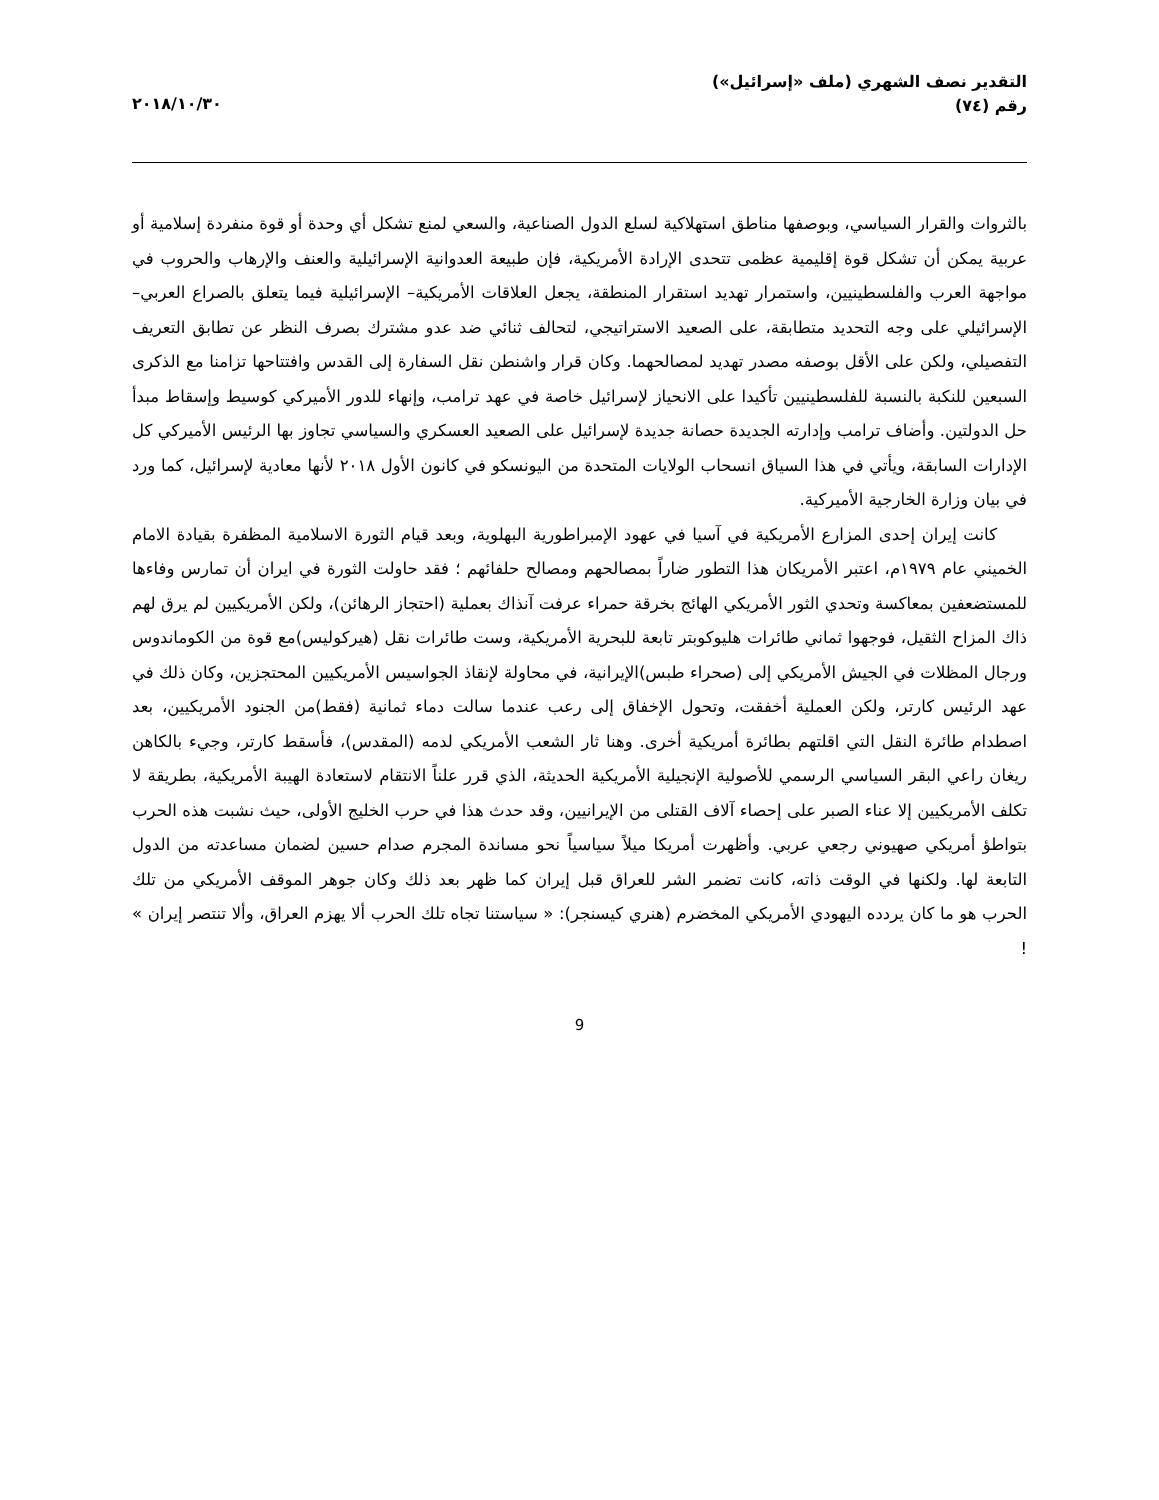التقدير نصف الشهري (ملف «إسرائيل»)
رقم (٧٤)
٢٠١٨/١٠/٣٠
بالثروات والقرار السياسي، وبوصفها مناطق استهلاكية لسلع الدول الصناعية، والسعي لمنع تشكل أي وحدة أو قوة منفردة إسلامية أو عربية يمكن أن تشكل قوة إقليمية عظمى تتحدى الإرادة الأمريكية، فإن طبيعة العدوانية الإسرائيلية والعنف والإرهاب والحروب في مواجهة العرب والفلسطينيين، واستمرار تهديد استقرار المنطقة، يجعل العلاقات الأمريكية– الإسرائيلية فيما يتعلق بالصراع العربي– الإسرائيلي على وجه التحديد متطابقة، على الصعيد الاستراتيجي، لتحالف ثنائي ضد عدو مشترك بصرف النظر عن تطابق التعريف التفصيلي، ولكن على الأقل بوصفه مصدر تهديد لمصالحهما. وكان قرار واشنطن نقل السفارة إلى القدس وافتتاحها تزامنا مع الذكرى السبعين للنكبة بالنسبة للفلسطينيين تأكيدا على الانحياز لإسرائيل خاصة في عهد ترامب، وإنهاء للدور الأميركي كوسيط وإسقاط مبدأ حل الدولتين. وأضاف ترامب وإدارته الجديدة حصانة جديدة لإسرائيل على الصعيد العسكري والسياسي تجاوز بها الرئيس الأميركي كل الإدارات السابقة، ويأتي في هذا السياق انسحاب الولايات المتحدة من اليونسكو في كانون الأول ٢٠١٨ لأنها معادية لإسرائيل، كما ورد في بيان وزارة الخارجية الأميركية.
كانت إيران إحدى المزارع الأمريكية في آسيا في عهود الإمبراطورية البهلوية، وبعد قيام الثورة الاسلامية المظفرة بقيادة الامام الخميني عام ١٩٧٩م، اعتبر الأمريكان هذا التطور ضاراً بمصالحهم ومصالح حلفائهم ؛ فقد حاولت الثورة في ايران أن تمارس وفاءها للمستضعفين بمعاكسة وتحدي الثور الأمريكي الهائج بخرقة حمراء عرفت آنذاك بعملية (احتجاز الرهائن)، ولكن الأمريكيين لم يرق لهم ذاك المزاح الثقيل، فوجهوا ثماني طائرات هليوكوبتر تابعة للبحرية الأمريكية، وست طائرات نقل (هيركوليس)مع قوة من الكوماندوس ورجال المظلات في الجيش الأمريكي إلى (صحراء طبس)الإيرانية، في محاولة لإنقاذ الجواسيس الأمريكيين المحتجزين، وكان ذلك في عهد الرئيس كارتر، ولكن العملية أخفقت، وتحول الإخفاق إلى رعب عندما سالت دماء ثمانية (فقط)من الجنود الأمريكيين، بعد اصطدام طائرة النقل التي اقلتهم بطائرة أمريكية أخرى. وهنا ثار الشعب الأمريكي لدمه (المقدس)، فأسقط كارتر، وجيء بالكاهن ريغان راعي البقر السياسي الرسمي للأصولية الإنجيلية الأمريكية الحديثة، الذي قرر علناً الانتقام لاستعادة الهيبة الأمريكية، بطريقة لا تكلف الأمريكيين إلا عناء الصبر على إحصاء آلاف القتلى من الإيرانيين، وقد حدث هذا في حرب الخليج الأولى، حيث نشبت هذه الحرب بتواطؤ أمريكي صهيوني رجعي عربي. وأظهرت أمريكا ميلاً سياسياً نحو مساندة المجرم صدام حسين لضمان مساعدته من الدول التابعة لها. ولكنها في الوقت ذاته، كانت تضمر الشر للعراق قبل إيران كما ظهر بعد ذلك وكان جوهر الموقف الأمريكي من تلك الحرب هو ما كان يردده اليهودي الأمريكي المخضرم (هنري كيسنجر): « سياستنا تجاه تلك الحرب ألا يهزم العراق، وألا تنتصر إيران » !
9